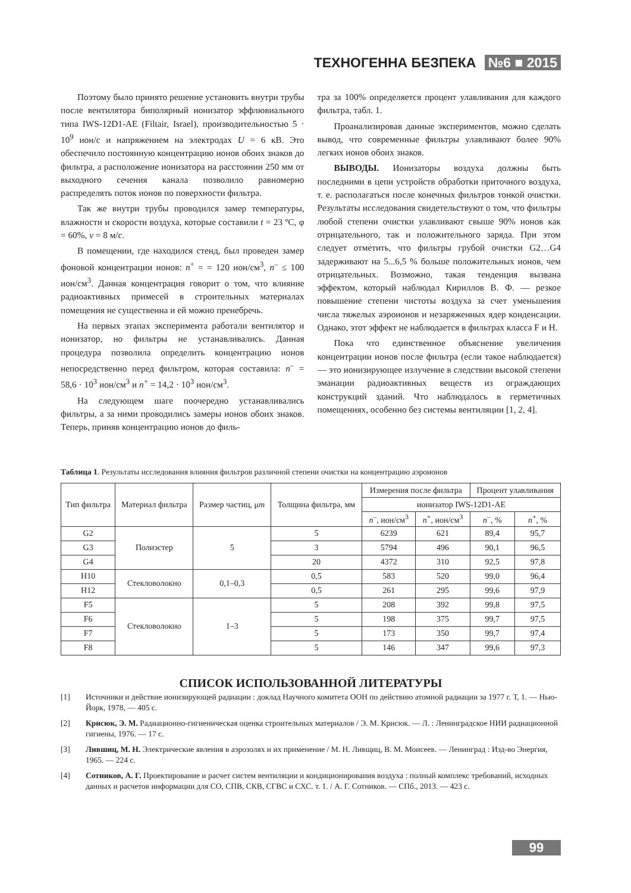ТЕХНОГЕННА БЕЗПЕКА №6 ■ 2015
Поэтому было принято решение установить внутри трубы после вентилятора биполярный ионизатор эффлювиального типа IWS-12D1-AE (Filtair, Israel), производительностью 5 · 10<sup>9</sup> ион/с и напряжением на электродах U = 6 кВ. Это обеспечило постоянную концентрацию ионов обоих знаков до фильтра, а расположение ионизатора на расстоянии 250 мм от выходного сечения канала позволило равномерно распределять поток ионов по поверхности фильтра.
Так же внутри трубы проводился замер температуры, влажности и скорости воздуха, которые составили t = 23 ºС, φ = 60%, v = 8 м/с.
В помещении, где находился стенд, был проведен замер фоновой концентрации ионов: n<sup>+</sup> = = 120 ион/см<sup>3</sup>, n<sup>–</sup> ≤ 100 ион/см<sup>3</sup>. Данная концентрация говорит о том, что влияние радиоактивных примесей в строительных материалах помещения не существенна и ей можно пренебречь.
На первых этапах эксперимента работали вентилятор и ионизатор, но фильтры не устанавливались. Данная процедура позволила определить концентрацию ионов непосредственно перед фильтром, которая составила: n<sup>–</sup> = 58,6 · 10<sup>3</sup> ион/см<sup>3</sup> и n<sup>+</sup> = 14,2 · 10<sup>3</sup> ион/см<sup>3</sup>.
На следующем шаге поочередно устанавливались фильтры, а за ними проводились замеры ионов обоих знаков. Теперь, приняв концентрацию ионов до филь-
тра за 100% определяется процент улавливания для каждого фильтра, табл. 1.
Проанализировав данные экспериментов, можно сделать вывод, что современные фильтры улавливают более 90% легких ионов обоих знаков.
ВЫВОДЫ. Ионизаторы воздуха должны быть последними в цепи устройств обработки приточного воздуха, т. е. располагаться после конечных фильтров тонкой очистки. Результаты исследования свидетельствуют о том, что фильтры любой степени очистки улавливают свыше 90% ионов как отрицательного, так и положительного заряда. При этом следует отметить, что фильтры грубой очистки G2…G4 задерживают на 5...6,5 % больше положительных ионов, чем отрицательных. Возможно, такая тенденция вызвана эффектом, который наблюдал Кириллов В. Ф. — резкое повышение степени чистоты воздуха за счет уменьшения числа тяжелых аэроионов и незаряженных ядер конденсации. Однако, этот эффект не наблюдается в фильтрах класса F и H.
Пока что единственное объяснение увеличения концентрации ионов после фильтра (если такое наблюдается) — это ионизирующее излучение в следствии высокой степени эманации радиоактивных веществ из ограждающих конструкций зданий. Что наблюдалось в герметичных помещениях, особенно без системы вентиляции [1, 2, 4].
Таблица 1. Результаты исследования влияния фильтров различной степени очистки на концентрацию аэроионов
| Тип фильтра | Материал фильтра | Размер частиц, μ m | Толщина фильтра, мм | Измерения после фильтра | | Процент улавливания | |
| --- | --- | --- | --- | --- | --- | --- | --- |
| | | | | ионизатор IWS-12D1-AE | | | |
| | | | | n<sup>–</sup>, ион/см<sup>3</sup> | n<sup>+</sup>, ион/см<sup>3</sup> | n<sup>–</sup>, % | n<sup>+</sup>, % |
| G2 | Полиэстер | 5 | 5 | 6239 | 621 | 89,4 | 95,7 |
| G3 | | | 3 | 5794 | 496 | 90,1 | 96,5 |
| G4 | | | 20 | 4372 | 310 | 92,5 | 97,8 |
| H10 | Стекловолокно | 0,1–0,3 | 0,5 | 583 | 520 | 99,0 | 96,4 |
| H12 | | | 0,5 | 261 | 295 | 99,6 | 97,9 |
| F5 | Стекловолокно | 1–3 | 5 | 208 | 392 | 99,8 | 97,5 |
| F6 | | | 5 | 198 | 375 | 99,7 | 97,5 |
| F7 | | | 5 | 173 | 350 | 99,7 | 97,4 |
| F8 | | | 5 | 146 | 347 | 99,6 | 97,3 |
СПИСОК ИСПОЛЬЗОВАННОЙ ЛИТЕРАТУРЫ
[1] Источники и действие ионизирующей радиации : доклад Научного комитета ООН по действию атомной радиации за 1977 г. Т, 1. — Нью-Йорк, 1978, — 405 с.
[2] Крисюк, Э. М. Радиационно-гигиеническая оценка строительных материалов / Э. М. Крисюк. — Л. : Ленинградское НИИ радиационной гигиены, 1976. — 17 с.
[3] Лившиц, М. Н. Электрические явления в аэрозолях и их применение / М. Н. Ливщиц, В. М. Моисеев. — Ленинград : Изд-во Энергия, 1965. — 224 с.
[4] Сотников, А. Г. Проектирование и расчет систем вентиляции и кондиционирования воздуха : полный комплекс требований, исходных данных и расчетов информации для СО, СПВ, СКВ, СГВС и СХС. т. 1. / А. Г. Сотников. — СПб., 2013. — 423 с.
99